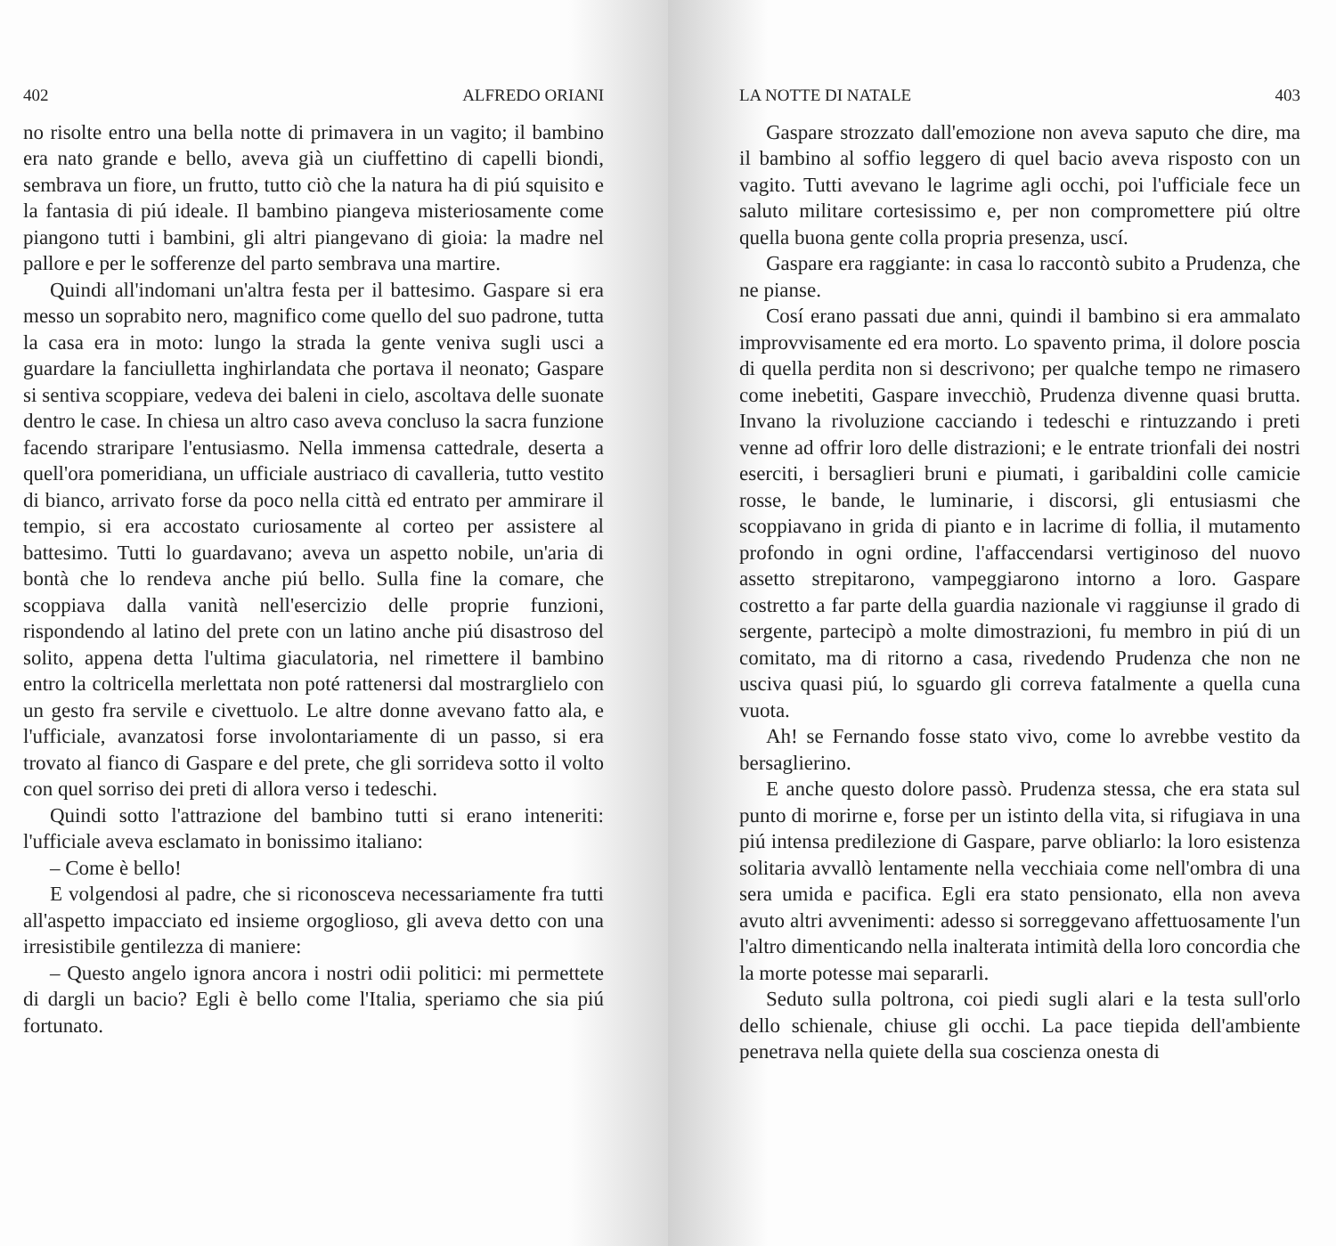402 ALFREDO ORIANI
no risolte entro una bella notte di primavera in un vagito; il bambino era nato grande e bello, aveva già un ciuffettino di capelli biondi, sembrava un fiore, un frutto, tutto ciò che la natura ha di piú squisito e la fantasia di piú ideale. Il bambino piangeva misteriosamente come piangono tutti i bambini, gli altri piangevano di gioia: la madre nel pallore e per le sofferenze del parto sembrava una martire.
Quindi all'indomani un'altra festa per il battesimo. Gaspare si era messo un soprabito nero, magnifico come quello del suo padrone, tutta la casa era in moto: lungo la strada la gente veniva sugli usci a guardare la fanciulletta inghirlandata che portava il neonato; Gaspare si sentiva scoppiare, vedeva dei baleni in cielo, ascoltava delle suonate dentro le case. In chiesa un altro caso aveva concluso la sacra funzione facendo straripare l'entusiasmo. Nella immensa cattedrale, deserta a quell'ora pomeridiana, un ufficiale austriaco di cavalleria, tutto vestito di bianco, arrivato forse da poco nella città ed entrato per ammirare il tempio, si era accostato curiosamente al corteo per assistere al battesimo. Tutti lo guardavano; aveva un aspetto nobile, un'aria di bontà che lo rendeva anche piú bello. Sulla fine la comare, che scoppiava dalla vanità nell'esercizio delle proprie funzioni, rispondendo al latino del prete con un latino anche piú disastroso del solito, appena detta l'ultima giaculatoria, nel rimettere il bambino entro la coltricella merlettata non poté rattenersi dal mostrarglielo con un gesto fra servile e civettuolo. Le altre donne avevano fatto ala, e l'ufficiale, avanzatosi forse involontariamente di un passo, si era trovato al fianco di Gaspare e del prete, che gli sorrideva sotto il volto con quel sorriso dei preti di allora verso i tedeschi.
Quindi sotto l'attrazione del bambino tutti si erano inteneriti: l'ufficiale aveva esclamato in bonissimo italiano:
– Come è bello!
E volgendosi al padre, che si riconosceva necessariamente fra tutti all'aspetto impacciato ed insieme orgoglioso, gli aveva detto con una irresistibile gentilezza di maniere:
– Questo angelo ignora ancora i nostri odii politici: mi permettete di dargli un bacio? Egli è bello come l'Italia, speriamo che sia piú fortunato.
LA NOTTE DI NATALE 403
Gaspare strozzato dall'emozione non aveva saputo che dire, ma il bambino al soffio leggero di quel bacio aveva risposto con un vagito. Tutti avevano le lagrime agli occhi, poi l'ufficiale fece un saluto militare cortesissimo e, per non compromettere piú oltre quella buona gente colla propria presenza, uscí.
Gaspare era raggiante: in casa lo raccontò subito a Prudenza, che ne pianse.
Cosí erano passati due anni, quindi il bambino si era ammalato improvvisamente ed era morto. Lo spavento prima, il dolore poscia di quella perdita non si descrivono; per qualche tempo ne rimasero come inebetiti, Gaspare invecchiò, Prudenza divenne quasi brutta. Invano la rivoluzione cacciando i tedeschi e rintuzzando i preti venne ad offrir loro delle distrazioni; e le entrate trionfali dei nostri eserciti, i bersaglieri bruni e piumati, i garibaldini colle camicie rosse, le bande, le luminarie, i discorsi, gli entusiasmi che scoppiavano in grida di pianto e in lacrime di follia, il mutamento profondo in ogni ordine, l'affaccendarsi vertiginoso del nuovo assetto strepitarono, vampeggiarono intorno a loro. Gaspare costretto a far parte della guardia nazionale vi raggiunse il grado di sergente, partecipò a molte dimostrazioni, fu membro in piú di un comitato, ma di ritorno a casa, rivedendo Prudenza che non ne usciva quasi piú, lo sguardo gli correva fatalmente a quella cuna vuota.
Ah! se Fernando fosse stato vivo, come lo avrebbe vestito da bersaglierino.
E anche questo dolore passò. Prudenza stessa, che era stata sul punto di morirne e, forse per un istinto della vita, si rifugiava in una piú intensa predilezione di Gaspare, parve obliarlo: la loro esistenza solitaria avvallò lentamente nella vecchiaia come nell'ombra di una sera umida e pacifica. Egli era stato pensionato, ella non aveva avuto altri avvenimenti: adesso si sorreggevano affettuosamente l'un l'altro dimenticando nella inalterata intimità della loro concordia che la morte potesse mai separarli.
Seduto sulla poltrona, coi piedi sugli alari e la testa sull'orlo dello schienale, chiuse gli occhi. La pace tiepida dell'ambiente penetrava nella quiete della sua coscienza onesta di